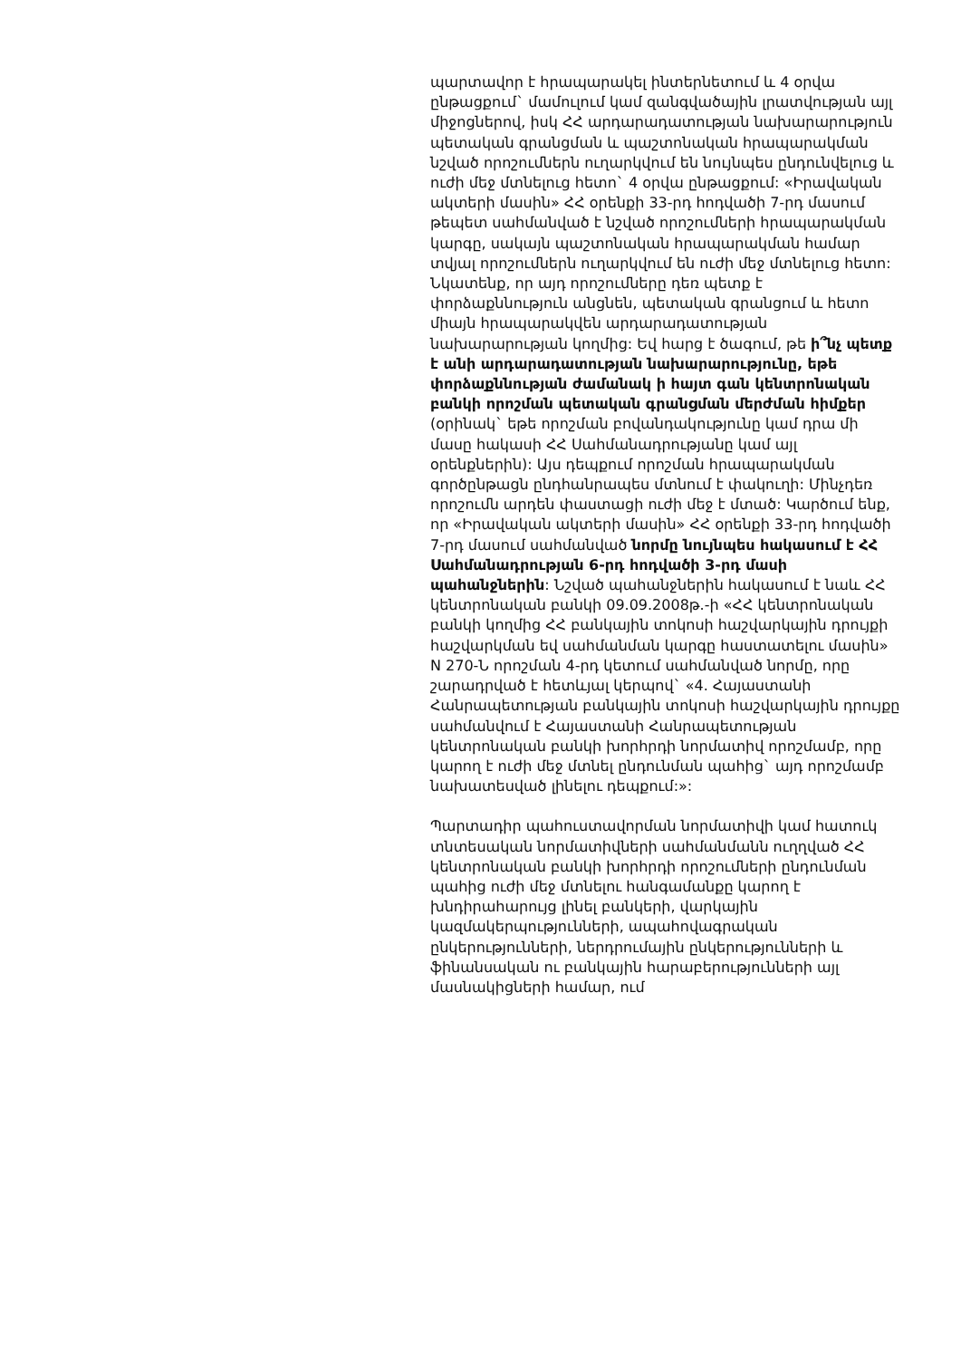պարտավոր է հրապարակել ինտերնետում և 4 օրվա ընթացքում` մամուլում կամ զանգվածային լրատվության այլ միջոցներով, իսկ ՀՀ արդարադատության նախարարություն պետական գրանցման և պաշտոնական հրապարակման նշված որոշումներն ուղարկվում են նույնպես ընդունվելուց և ուժի մեջ մտնելուց հետո` 4 օրվա ընթացքում: «Իրավական ակտերի մասին» ՀՀ օրենքի 33-րդ հոդվածի 7-րդ մասում թեպետ սահմանված է նշված որոշումների հրապարակման կարգը, սակայն պաշտոնական հրապարակման համար տվյալ որոշումներն ուղարկվում են ուժի մեջ մտնելուց հետո: Նկատենք, որ այդ որոշումները դեռ պետք է փորձաքննություն անցնեն, պետական գրանցում և հետո միայն հրապարակվեն արդարադատության նախարարության կողմից: Եվ հարց է ծագում, թե ի՞նչ պետք է անի արդարադատության նախարարությունը, եթե փորձաքննության ժամանակ ի հայտ գան կենտրոնական բանկի որոշման պետական գրանցման մերժման հիմքեր (օրինակ` եթե որոշման բովանդակությունը կամ դրա մի մասը հակասի ՀՀ Սահմանադրությանը կամ այլ օրենքներին): Այս դեպքում որոշման հրապարակման գործընթացն ընդհանրապես մտնում է փակուղի: Մինչդեռ որոշումն արդեն փաստացի ուժի մեջ է մտած: Կարծում ենք, որ «Իրավական ակտերի մասին» ՀՀ օրենքի 33-րդ հոդվածի 7-րդ մասում սահմանված նորմը նույնպես հակասում է ՀՀ Սահմանադրության 6-րդ հոդվածի 3-րդ մասի պահանջներին: Նշված պահանջներին հակասում է նաև ՀՀ կենտրոնական բանկի 09.09.2008թ.-ի «ՀՀ կենտրոնական բանկի կողմից ՀՀ բանկային տոկոսի հաշվարկային դրույքի հաշվարկման եվ սահմանման կարգը հաստատելու մասին» N 270-Ն որոշման 4-րդ կետում սահմանված նորմը, որը շարադրված է հետևյալ կերպով` «4. Հայաստանի Հանրապետության բանկային տոկոսի հաշվարկային դրույքը սահմանվում է Հայաստանի Հանրապետության կենտրոնական բանկի խորհրդի նորմատիվ որոշմամբ, որը կարող է ուժի մեջ մտնել ընդունման պահից` այդ որոշմամբ նախատեսված լինելու դեպքում:»:
Պարտադիր պահուստավորման նորմատիվի կամ հատուկ տնտեսական նորմատիվների սահմանմանն ուղղված ՀՀ կենտրոնական բանկի խորհրդի որոշումների ընդունման պահից ուժի մեջ մտնելու հանգամանքը կարող է խնդիրահարույց լինել բանկերի, վարկային կազմակերպությունների, ապահովագրական ընկերությունների, ներդրումային ընկերությունների և ֆինանսական ու բանկային հարաբերությունների այլ մասնակիցների համար, ում